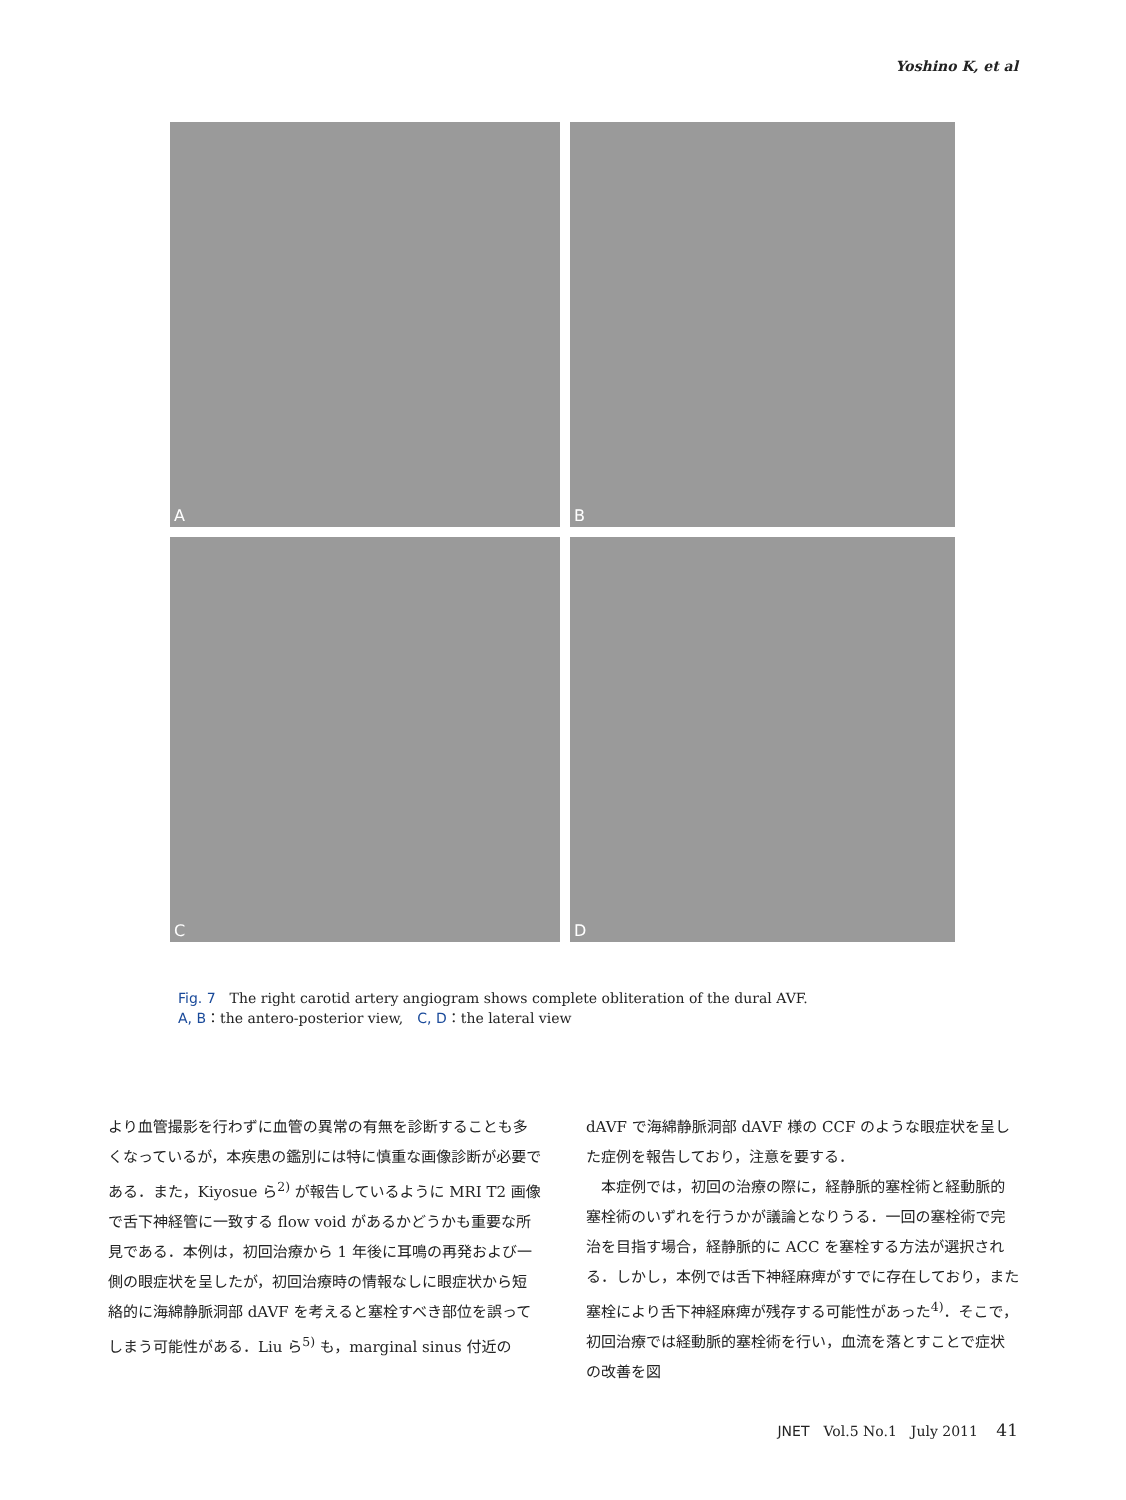Yoshino K, et al
A
B
C
D
Fig. 7　The right carotid artery angiogram shows complete obliteration of the dural AVF.
A, B：the antero-posterior view,　C, D：the lateral view
より血管撮影を行わずに血管の異常の有無を診断することも多くなっているが，本疾患の鑑別には特に慎重な画像診断が必要である．また，Kiyosue ら<sup>2)</sup> が報告しているように MRI T2 画像で舌下神経管に一致する flow void があるかどうかも重要な所見である．本例は，初回治療から 1 年後に耳鳴の再発および一側の眼症状を呈したが，初回治療時の情報なしに眼症状から短絡的に海綿静脈洞部 dAVF を考えると塞栓すべき部位を誤ってしまう可能性がある．Liu ら<sup>5)</sup> も，marginal sinus 付近の
dAVF で海綿静脈洞部 dAVF 様の CCF のような眼症状を呈した症例を報告しており，注意を要する．
　本症例では，初回の治療の際に，経静脈的塞栓術と経動脈的塞栓術のいずれを行うかが議論となりうる．一回の塞栓術で完治を目指す場合，経静脈的に ACC を塞栓する方法が選択される．しかし，本例では舌下神経麻痺がすでに存在しており，また塞栓により舌下神経麻痺が残存する可能性があった<sup>4)</sup>．そこで，初回治療では経動脈的塞栓術を行い，血流を落とすことで症状の改善を図
JNET　Vol.5 No.1　July 2011　 41